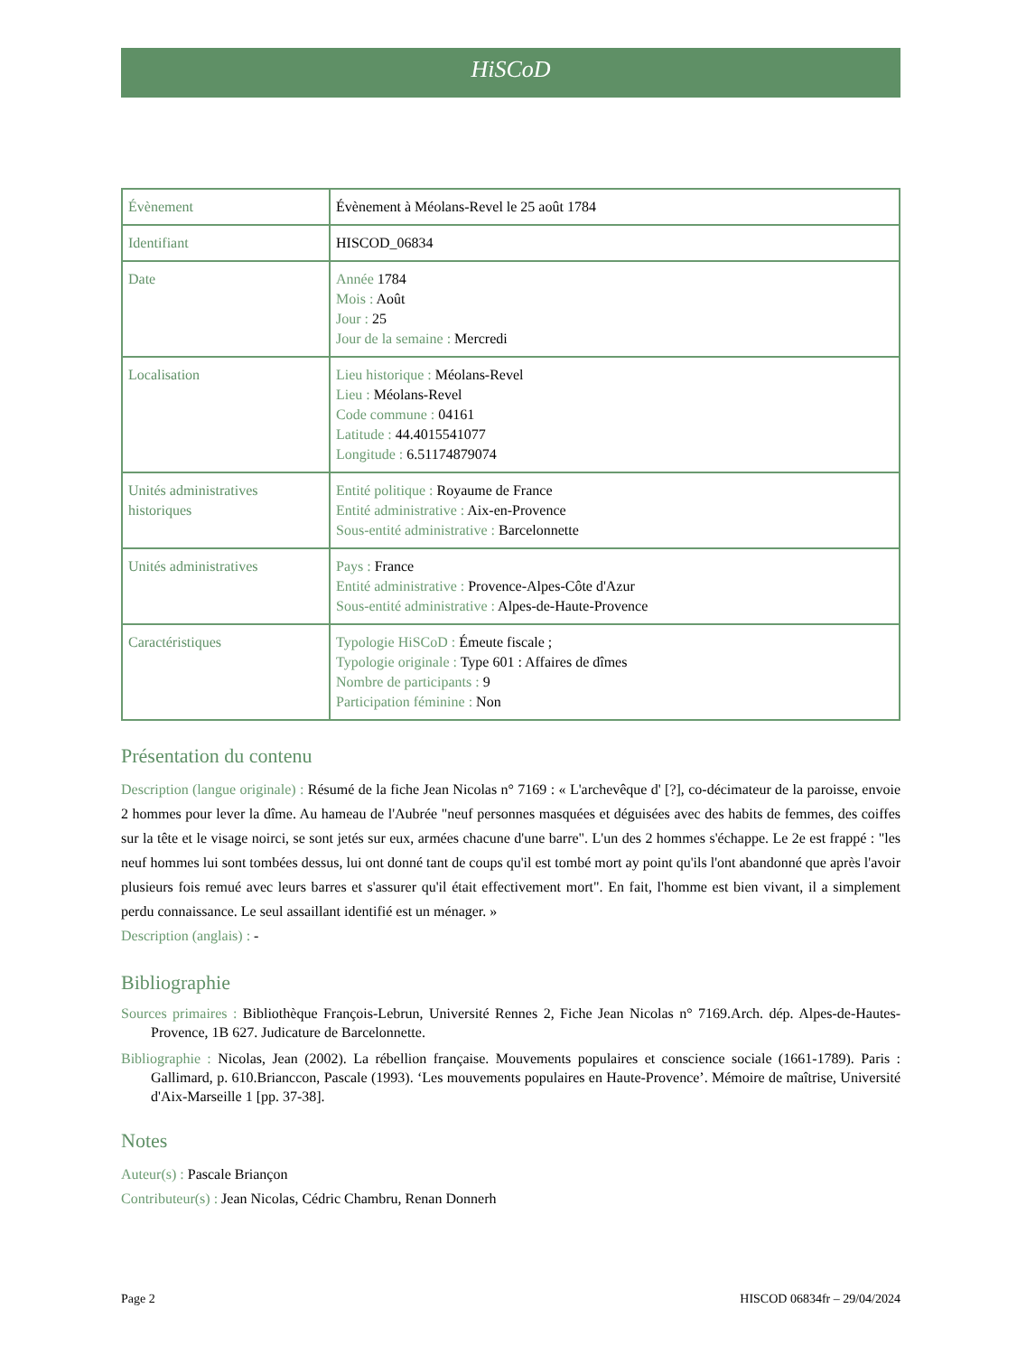HiSCoD
| Évènement | Évènement à Méolans-Revel le 25 août 1784 |
| Identifiant | HISCOD_06834 |
| Date | Année 1784 Mois : Août Jour : 25 Jour de la semaine : Mercredi |
| Localisation | Lieu historique : Méolans-Revel Lieu : Méolans-Revel Code commune : 04161 Latitude : 44.4015541077 Longitude : 6.51174879074 |
| Unités administratives historiques | Entité politique : Royaume de France Entité administrative : Aix-en-Provence Sous-entité administrative : Barcelonnette |
| Unités administratives | Pays : France Entité administrative : Provence-Alpes-Côte d'Azur Sous-entité administrative : Alpes-de-Haute-Provence |
| Caractéristiques | Typologie HiSCoD : Émeute fiscale ; Typologie originale : Type 601 : Affaires de dîmes Nombre de participants : 9 Participation féminine : Non |
Présentation du contenu
Description (langue originale) : Résumé de la fiche Jean Nicolas n° 7169 : « L'archevêque d' [?], co-décimateur de la paroisse, envoie 2 hommes pour lever la dîme. Au hameau de l'Aubrée "neuf personnes masquées et déguisées avec des habits de femmes, des coiffes sur la tête et le visage noirci, se sont jetés sur eux, armées chacune d'une barre". L'un des 2 hommes s'échappe. Le 2e est frappé : "les neuf hommes lui sont tombées dessus, lui ont donné tant de coups qu'il est tombé mort ay point qu'ils l'ont abandonné que après l'avoir plusieurs fois remué avec leurs barres et s'assurer qu'il était effectivement mort". En fait, l'homme est bien vivant, il a simplement perdu connaissance. Le seul assaillant identifié est un ménager. »
Description (anglais) : -
Bibliographie
Sources primaires : Bibliothèque François-Lebrun, Université Rennes 2, Fiche Jean Nicolas n° 7169.Arch. dép. Alpes-de-Hautes-Provence, 1B 627. Judicature de Barcelonnette.
Bibliographie : Nicolas, Jean (2002). La rébellion française. Mouvements populaires et conscience sociale (1661-1789). Paris : Gallimard, p. 610.Brianccon, Pascale (1993). ‘Les mouvements populaires en Haute-Provence’. Mémoire de maîtrise, Université d'Aix-Marseille 1 [pp. 37-38].
Notes
Auteur(s) : Pascale Briançon
Contributeur(s) : Jean Nicolas, Cédric Chambru, Renan Donnerh
Page 2 HISCOD 06834fr – 29/04/2024